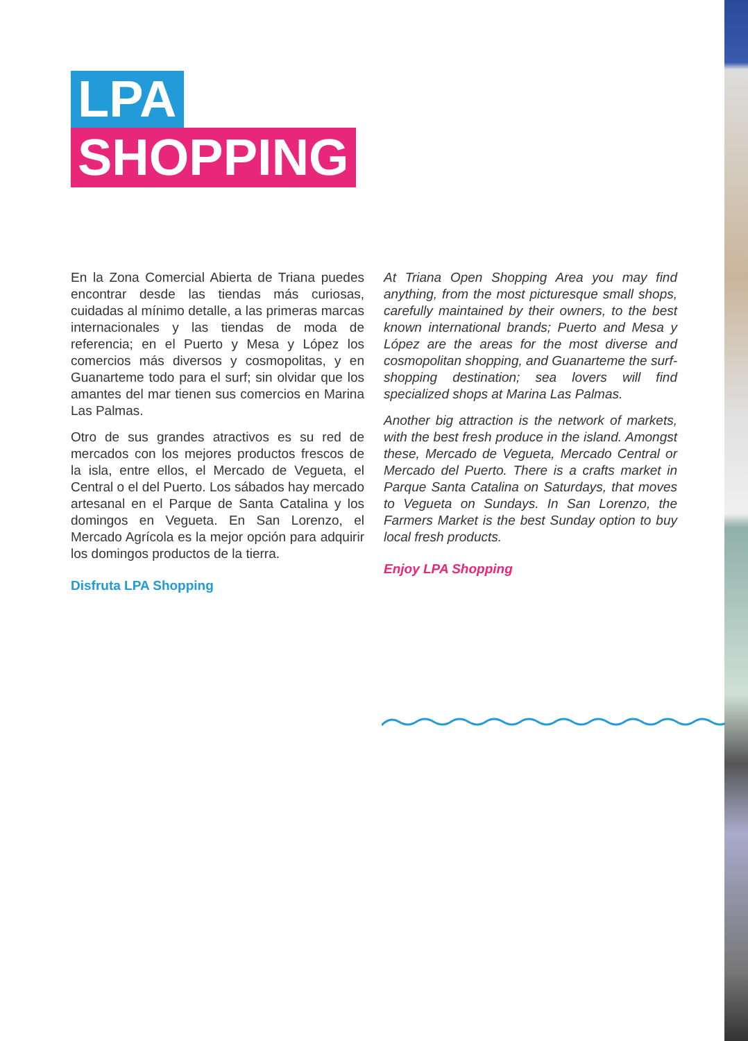LPA
SHOPPING
En la Zona Comercial Abierta de Triana puedes encontrar desde las tiendas más curiosas, cuidadas al mínimo detalle, a las primeras marcas internacionales y las tiendas de moda de referencia; en el Puerto y Mesa y López los comercios más diversos y cosmopolitas, y en Guanarteme todo para el surf; sin olvidar que los amantes del mar tienen sus comercios en Marina Las Palmas.
Otro de sus grandes atractivos es su red de mercados con los mejores productos frescos de la isla, entre ellos, el Mercado de Vegueta, el Central o el del Puerto. Los sábados hay mercado artesanal en el Parque de Santa Catalina y los domingos en Vegueta. En San Lorenzo, el Mercado Agrícola es la mejor opción para adquirir los domingos productos de la tierra.
Disfruta LPA Shopping
At Triana Open Shopping Area you may find anything, from the most picturesque small shops, carefully maintained by their owners, to the best known international brands; Puerto and Mesa y López are the areas for the most diverse and cosmopolitan shopping, and Guanarteme the surf-shopping destination; sea lovers will find specialized shops at Marina Las Palmas.
Another big attraction is the network of markets, with the best fresh produce in the island. Amongst these, Mercado de Vegueta, Mercado Central or Mercado del Puerto. There is a crafts market in Parque Santa Catalina on Saturdays, that moves to Vegueta on Sundays. In San Lorenzo, the Farmers Market is the best Sunday option to buy local fresh products.
Enjoy LPA Shopping